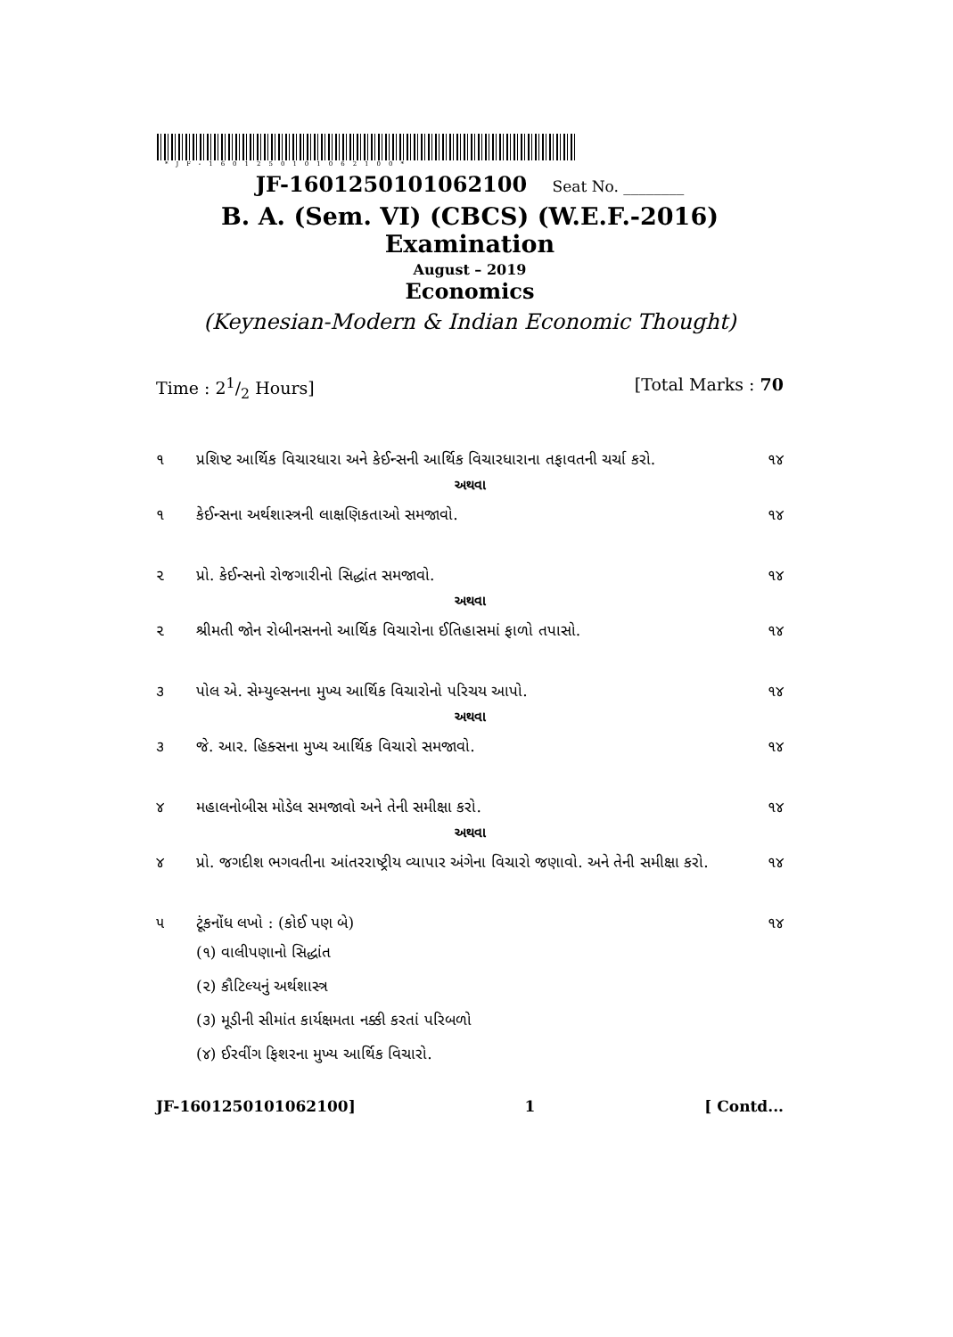*JF-1601250101062100*
JF-1601250101062100 Seat No. ________
B. A. (Sem. VI) (CBCS) (W.E.F.-2016) Examination
August – 2019
Economics
(Keynesian-Modern & Indian Economic Thought)
Time : 21/2 Hours] [Total Marks : 70
૧ પ્રશિષ્ટ આર્થિક વિચારધારા અને કેઈન્સની આર્થિક વિચારધારાના તફાવતની ચર્ચા કરો.
૧૪
અથવા
૧ કેઈન્સના અર્થશાસ્ત્રની લાક્ષણિકતાઓ સમજાવો.
૧૪
૨ પ્રો. કેઈન્સનો રોજગારીનો સિદ્ધાંત સમજાવો.
૧૪
અથવા
૨ શ્રીમતી જોન રોબીનસનનો આર્થિક વિચારોના ઈતિહાસમાં ફાળો તપાસો.
૧૪
૩ પોલ એ. સેમ્યુલ્સનના મુખ્ય આર્થિક વિચારોનો પરિચય આપો.
૧૪
અથવા
૩ જે. આર. હિક્સના મુખ્ય આર્થિક વિચારો સમજાવો.
૧૪
૪ મહાલનોબીસ મોડેલ સમજાવો અને તેની સમીક્ષા કરો.
૧૪
અથવા
૪ પ્રો. જગદીશ ભગવતીના આંતરરાષ્ટ્રીય વ્યાપાર અંગેના વિચારો જણાવો. અને તેની સમીક્ષા કરો.
૧૪
૫ ટૂંકનોંધ લખો : (કોઈ પણ બે) ૧૪
(૧) વાલીપણાનો સિદ્ધાંત
(૨) કૌટિલ્યનું અર્થશાસ્ત્ર
(૩) મૂડીની સીમાંત કાર્યક્ષમતા નક્કી કરતાં પરિબળો
(૪) ઈરવીંગ ફિશરના મુખ્ય આર્થિક વિચારો.
JF-1601250101062100] 1 [ Contd...